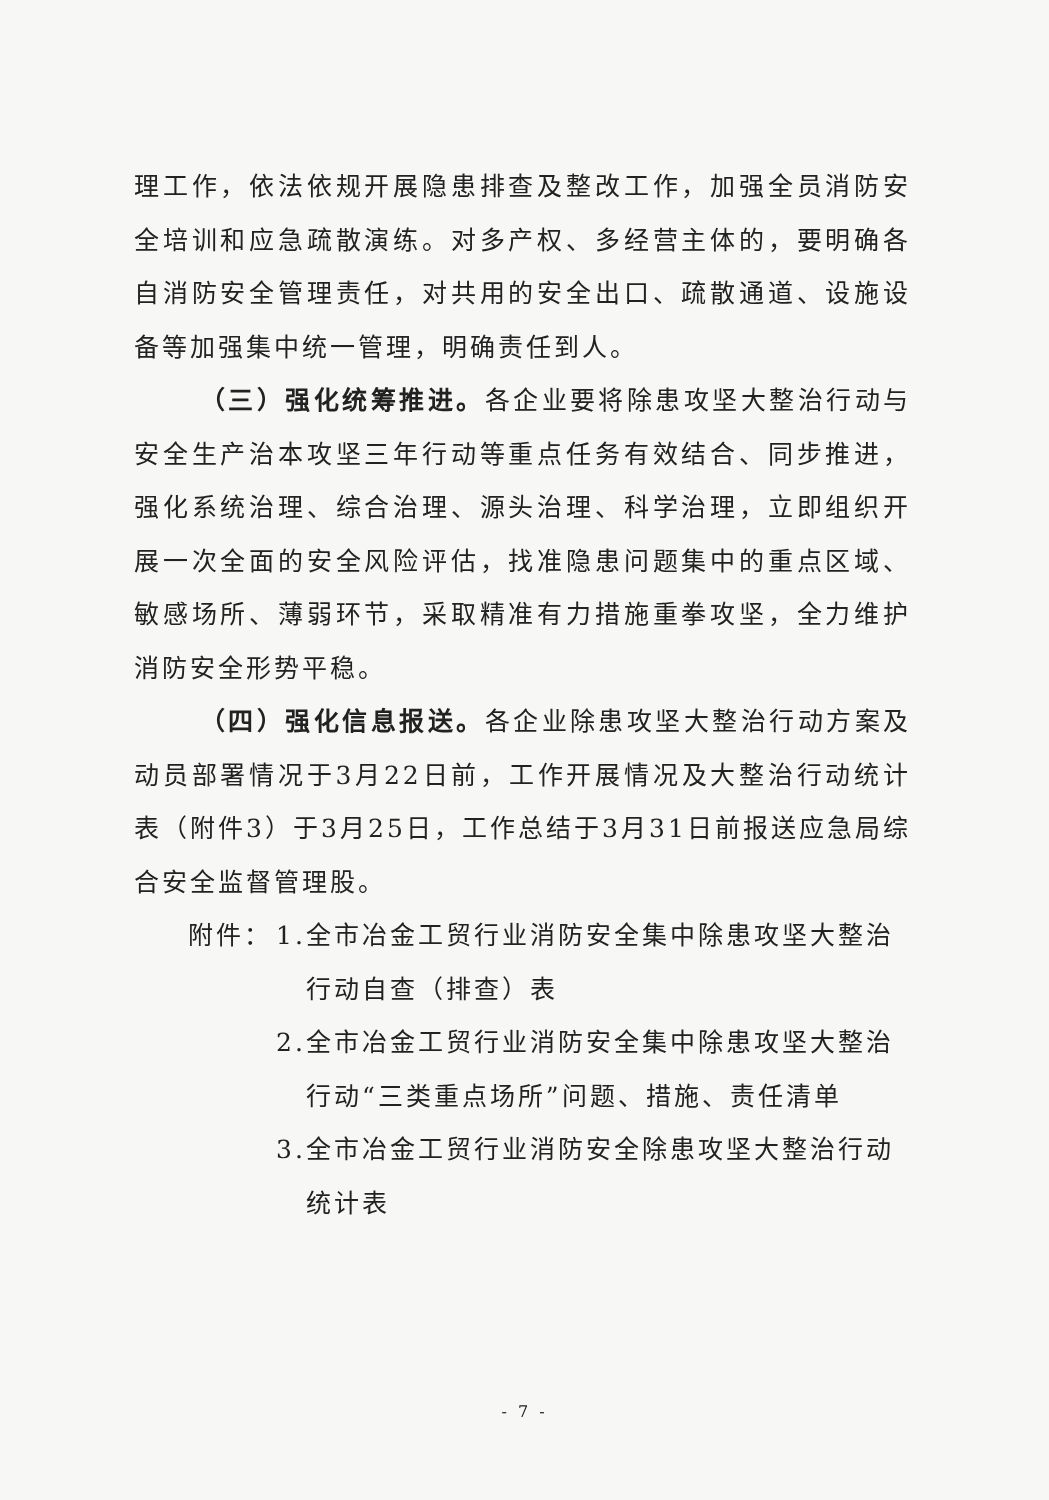理工作，依法依规开展隐患排查及整改工作，加强全员消防安全培训和应急疏散演练。对多产权、多经营主体的，要明确各自消防安全管理责任，对共用的安全出口、疏散通道、设施设备等加强集中统一管理，明确责任到人。
（三）强化统筹推进。各企业要将除患攻坚大整治行动与安全生产治本攻坚三年行动等重点任务有效结合、同步推进，强化系统治理、综合治理、源头治理、科学治理，立即组织开展一次全面的安全风险评估，找准隐患问题集中的重点区域、敏感场所、薄弱环节，采取精准有力措施重拳攻坚，全力维护消防安全形势平稳。
（四）强化信息报送。各企业除患攻坚大整治行动方案及动员部署情况于3月22日前，工作开展情况及大整治行动统计表（附件3）于3月25日，工作总结于3月31日前报送应急局综合安全监督管理股。
附件： 1. 全市冶金工贸行业消防安全集中除患攻坚大整治行动自查（排查）表
2. 全市冶金工贸行业消防安全集中除患攻坚大整治行动“三类重点场所”问题、措施、责任清单
3. 全市冶金工贸行业消防安全除患攻坚大整治行动统计表
- 7 -